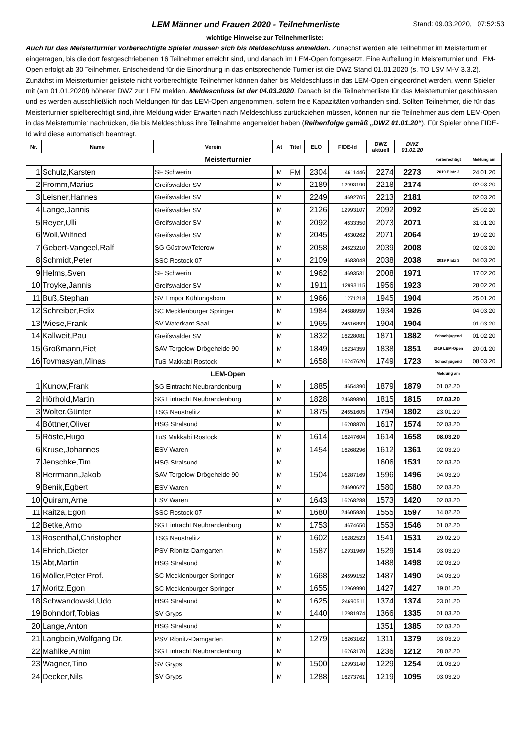LEM Männer und Frauen 2020 - Teilnehmerliste Stand: 09.03.2020, 07:52:53
wichtige Hinweise zur Teilnehmerliste:
Auch für das Meisterturnier vorberechtigte Spieler müssen sich bis Meldeschluss anmelden. Zunächst werden alle Teilnehmer im Meisterturnier eingetragen, bis die dort festgeschriebenen 16 Teilnehmer erreicht sind, und danach im LEM-Open fortgesetzt. Eine Aufteilung in Meisterturnier und LEM-Open erfolgt ab 30 Teilnehmer. Entscheidend für die Einordnung in das entsprechende Turnier ist die DWZ Stand 01.01.2020 (s. TO LSV M-V 3.3.2). Zunächst im Meisterturnier gelistete nicht vorberechtigte Teilnehmer können daher bis Meldeschluss in das LEM-Open eingeordnet werden, wenn Spieler mit (am 01.01.2020!) höherer DWZ zur LEM melden. Meldeschluss ist der 04.03.2020. Danach ist die Teilnehmerliste für das Meisterturnier geschlossen und es werden ausschließlich noch Meldungen für das LEM-Open angenommen, sofern freie Kapazitäten vorhanden sind. Sollten Teilnehmer, die für das Meisterturnier spielberechtigt sind, ihre Meldung wider Erwarten nach Meldeschluss zurückziehen müssen, können nur die Teilnehmer aus dem LEM-Open in das Meisterturnier nachrücken, die bis Meldeschluss ihre Teilnahme angemeldet haben (Reihenfolge gemäß „DWZ 01.01.20“). Für Spieler ohne FIDE-Id wird diese automatisch beantragt.
| Nr. | Name | Verein | At | Titel | ELO | FIDE-Id | DWZ aktuell | DWZ 01.01.20 | | |
| --- | --- | --- | --- | --- | --- | --- | --- | --- | --- | --- |
| Meisterturnier | | | | | | | | | vorberechtigt | Meldung am |
| 1 | Schulz,Karsten | SF Schwerin | M | FM | 2304 | 4611446 | 2274 | 2273 | 2019 Platz 2 | 24.01.20 |
| 2 | Fromm,Marius | Greifswalder SV | M | | 2189 | 12993190 | 2218 | 2174 | | 02.03.20 |
| 3 | Leisner,Hannes | Greifswalder SV | M | | 2249 | 4692705 | 2213 | 2181 | | 02.03.20 |
| 4 | Lange,Jannis | Greifswalder SV | M | | 2126 | 12993107 | 2092 | 2092 | | 25.02.20 |
| 5 | Reyer,Ulli | Greifswalder SV | M | | 2092 | 4633350 | 2073 | 2071 | | 31.01.20 |
| 6 | Woll,Wilfried | Greifswalder SV | M | | 2045 | 4630262 | 2071 | 2064 | | 19.02.20 |
| 7 | Gebert-Vangeel,Ralf | SG Güstrow/Teterow | M | | 2058 | 24623210 | 2039 | 2008 | | 02.03.20 |
| 8 | Schmidt,Peter | SSC Rostock 07 | M | | 2109 | 4683048 | 2038 | 2038 | 2019 Platz 3 | 04.03.20 |
| 9 | Helms,Sven | SF Schwerin | M | | 1962 | 4693531 | 2008 | 1971 | | 17.02.20 |
| 10 | Troyke,Jannis | Greifswalder SV | M | | 1911 | 12993115 | 1956 | 1923 | | 28.02.20 |
| 11 | Buß,Stephan | SV Empor Kühlungsborn | M | | 1966 | 1271218 | 1945 | 1904 | | 25.01.20 |
| 12 | Schreiber,Felix | SC Mecklenburger Springer | M | | 1984 | 24688959 | 1934 | 1926 | | 04.03.20 |
| 13 | Wiese,Frank | SV Waterkant Saal | M | | 1965 | 24616893 | 1904 | 1904 | | 01.03.20 |
| 14 | Kallweit,Paul | Greifswalder SV | M | | 1832 | 16228081 | 1871 | 1882 | Schachjugend | 01.02.20 |
| 15 | Großmann,Piet | SAV Torgelow-Drögeheide 90 | M | | 1849 | 16234359 | 1838 | 1851 | 2019 LEM-Open | 20.01.20 |
| 16 | Tovmasyan,Minas | TuS Makkabi Rostock | M | | 1658 | 16247620 | 1749 | 1723 | Schachjugend | 08.03.20 |
| LEM-Open | | | | | | | | | Meldung am | |
| 1 | Kunow,Frank | SG Eintracht Neubrandenburg | M | | 1885 | 4654390 | 1879 | 1879 | 01.02.20 | |
| 2 | Hörhold,Martin | SG Eintracht Neubrandenburg | M | | 1828 | 24689890 | 1815 | 1815 | 07.03.20 | |
| 3 | Wolter,Günter | TSG Neustrelitz | M | | 1875 | 24651605 | 1794 | 1802 | 23.01.20 | |
| 4 | Böttner,Oliver | HSG Stralsund | M | | | 16208870 | 1617 | 1574 | 02.03.20 | |
| 5 | Röste,Hugo | TuS Makkabi Rostock | M | | 1614 | 16247604 | 1614 | 1658 | 08.03.20 | |
| 6 | Kruse,Johannes | ESV Waren | M | | 1454 | 16268296 | 1612 | 1361 | 02.03.20 | |
| 7 | Jenschke,Tim | HSG Stralsund | M | | | | 1606 | 1531 | 02.03.20 | |
| 8 | Herrmann,Jakob | SAV Torgelow-Drögeheide 90 | M | | 1504 | 16287169 | 1596 | 1496 | 04.03.20 | |
| 9 | Benik,Egbert | ESV Waren | M | | | 24690627 | 1580 | 1580 | 02.03.20 | |
| 10 | Quiram,Arne | ESV Waren | M | | 1643 | 16268288 | 1573 | 1420 | 02.03.20 | |
| 11 | Raitza,Egon | SSC Rostock 07 | M | | 1680 | 24605930 | 1555 | 1597 | 14.02.20 | |
| 12 | Betke,Arno | SG Eintracht Neubrandenburg | M | | 1753 | 4674650 | 1553 | 1546 | 01.02.20 | |
| 13 | Rosenthal,Christopher | TSG Neustrelitz | M | | 1602 | 16282523 | 1541 | 1531 | 29.02.20 | |
| 14 | Ehrich,Dieter | PSV Ribnitz-Damgarten | M | | 1587 | 12931969 | 1529 | 1514 | 03.03.20 | |
| 15 | Abt,Martin | HSG Stralsund | M | | | | 1488 | 1498 | 02.03.20 | |
| 16 | Möller,Peter Prof. | SC Mecklenburger Springer | M | | 1668 | 24699152 | 1487 | 1490 | 04.03.20 | |
| 17 | Moritz,Egon | SC Mecklenburger Springer | M | | 1655 | 12969990 | 1427 | 1427 | 19.01.20 | |
| 18 | Schwandowski,Udo | HSG Stralsund | M | | 1625 | 24690511 | 1374 | 1374 | 23.01.20 | |
| 19 | Bohndorf,Tobias | SV Gryps | M | | 1440 | 12981974 | 1366 | 1335 | 01.03.20 | |
| 20 | Lange,Anton | HSG Stralsund | M | | | | 1351 | 1385 | 02.03.20 | |
| 21 | Langbein,Wolfgang Dr. | PSV Ribnitz-Damgarten | M | | 1279 | 16263162 | 1311 | 1379 | 03.03.20 | |
| 22 | Mahlke,Arnim | SG Eintracht Neubrandenburg | M | | | 16263170 | 1236 | 1212 | 28.02.20 | |
| 23 | Wagner,Tino | SV Gryps | M | | 1500 | 12993140 | 1229 | 1254 | 01.03.20 | |
| 24 | Decker,Nils | SV Gryps | M | | 1288 | 16273761 | 1219 | 1095 | 03.03.20 | |